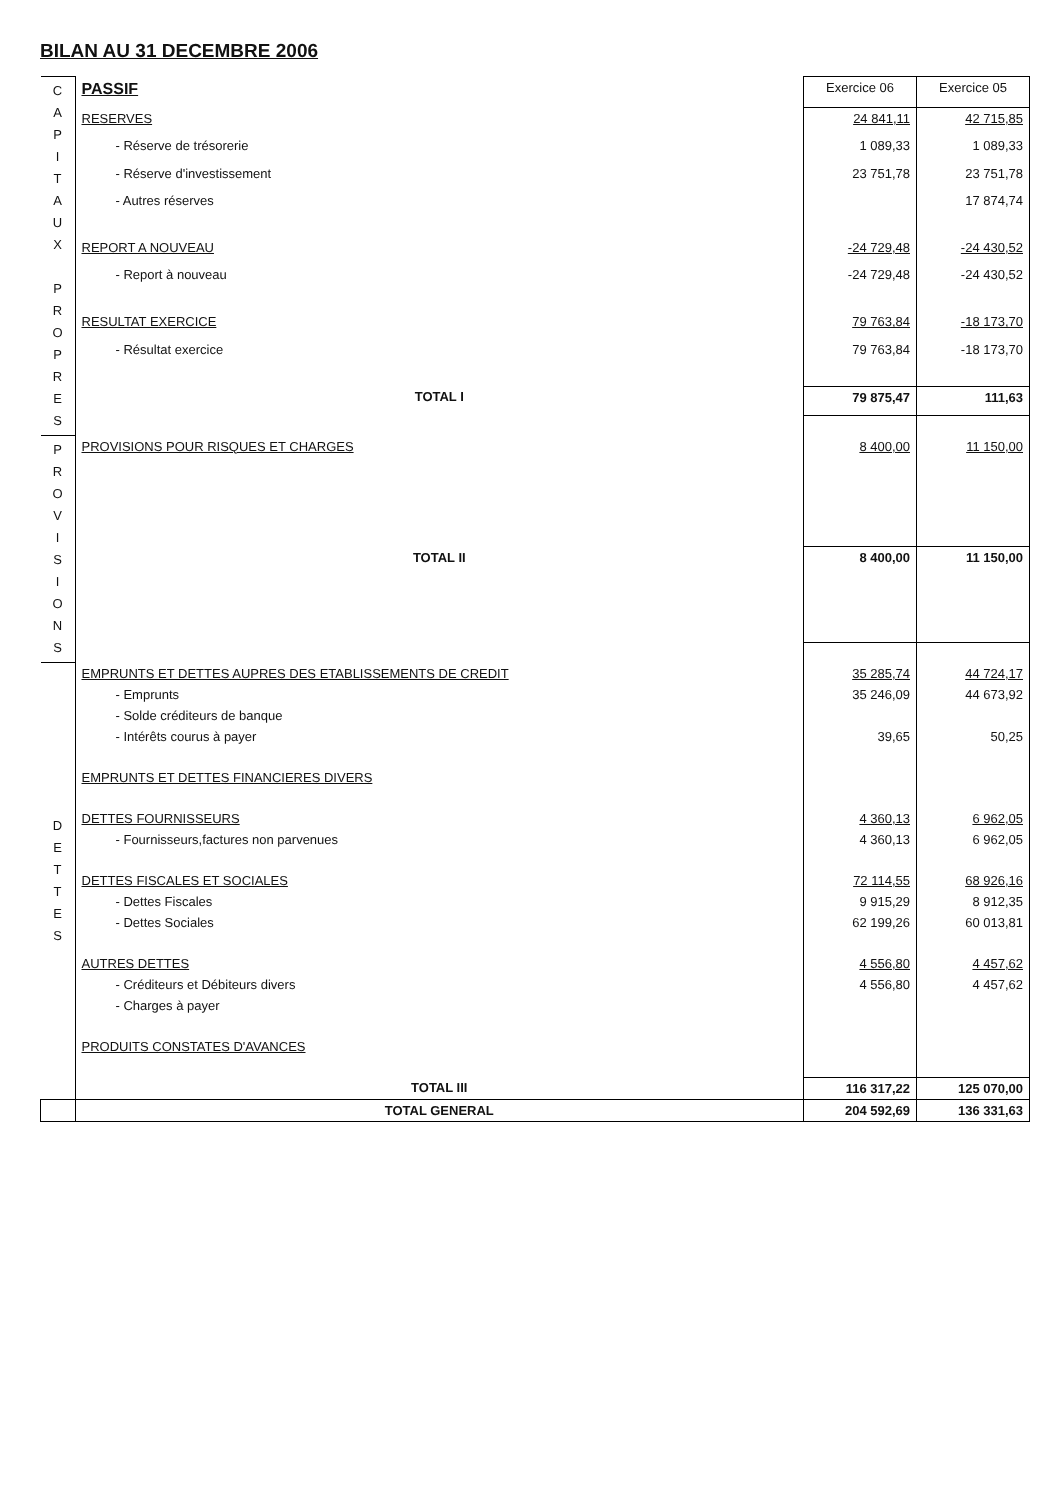BILAN AU 31 DECEMBRE 2006
| C A P I T A U X P R O P R E S | PASSIF | Exercice 06 | Exercice 05 |
| | RESERVES | 24 841,11 | 42 715,85 |
| | - Réserve de trésorerie | 1 089,33 | 1 089,33 |
| | - Réserve d'investissement | 23 751,78 | 23 751,78 |
| | - Autres réserves | | 17 874,74 |
| | REPORT A NOUVEAU | -24 729,48 | -24 430,52 |
| | - Report à nouveau | -24 729,48 | -24 430,52 |
| | RESULTAT EXERCICE | 79 763,84 | -18 173,70 |
| | - Résultat exercice | 79 763,84 | -18 173,70 |
| | TOTAL I | 79 875,47 | 111,63 |
| P R O V I S I O N S | PROVISIONS POUR RISQUES ET CHARGES | 8 400,00 | 11 150,00 |
| | TOTAL II | 8 400,00 | 11 150,00 |
| D E T T E S | EMPRUNTS ET DETTES AUPRES DES ETABLISSEMENTS DE CREDIT | 35 285,74 | 44 724,17 |
| | - Emprunts | 35 246,09 | 44 673,92 |
| | - Solde créditeurs de banque | | |
| | - Intérêts courus à payer | 39,65 | 50,25 |
| | EMPRUNTS ET DETTES FINANCIERES DIVERS | | |
| | DETTES FOURNISSEURS | 4 360,13 | 6 962,05 |
| | - Fournisseurs,factures non parvenues | 4 360,13 | 6 962,05 |
| | DETTES FISCALES ET SOCIALES | 72 114,55 | 68 926,16 |
| | - Dettes Fiscales | 9 915,29 | 8 912,35 |
| | - Dettes Sociales | 62 199,26 | 60 013,81 |
| | AUTRES DETTES | 4 556,80 | 4 457,62 |
| | - Créditeurs et Débiteurs divers | 4 556,80 | 4 457,62 |
| | - Charges à payer | | |
| | PRODUITS CONSTATES D'AVANCES | | |
| | TOTAL III | 116 317,22 | 125 070,00 |
| | TOTAL GENERAL | 204 592,69 | 136 331,63 |